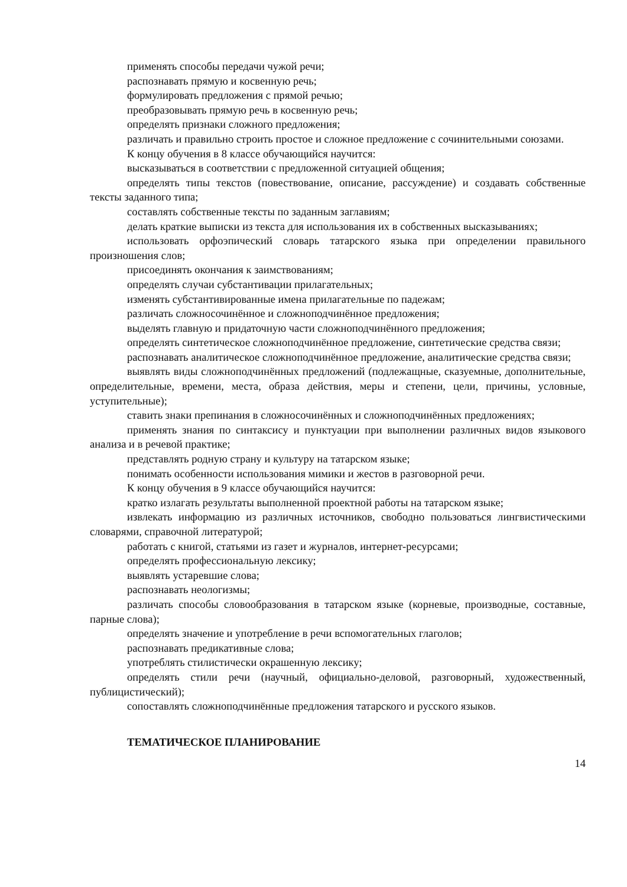применять способы передачи чужой речи;
распознавать прямую и косвенную речь;
формулировать предложения с прямой речью;
преобразовывать прямую речь в косвенную речь;
определять признаки сложного предложения;
различать и правильно строить простое и сложное предложение с сочинительными союзами.
К концу обучения в 8 классе обучающийся научится:
высказываться в соответствии с предложенной ситуацией общения;
определять типы текстов (повествование, описание, рассуждение) и создавать собственные тексты заданного типа;
составлять собственные тексты по заданным заглавиям;
делать краткие выписки из текста для использования их в собственных высказываниях;
использовать орфоэпический словарь татарского языка при определении правильного произношения слов;
присоединять окончания к заимствованиям;
определять случаи субстантивации прилагательных;
изменять субстантивированные имена прилагательные по падежам;
различать сложносочинённое и сложноподчинённое предложения;
выделять главную и придаточную части сложноподчинённого предложения;
определять синтетическое сложноподчинённое предложение, синтетические средства связи;
распознавать аналитическое сложноподчинённое предложение, аналитические средства связи;
выявлять виды сложноподчинённых предложений (подлежащные, сказуемные, дополнительные, определительные, времени, места, образа действия, меры и степени, цели, причины, условные, уступительные);
ставить знаки препинания в сложносочинённых и сложноподчинённых предложениях;
применять знания по синтаксису и пунктуации при выполнении различных видов языкового анализа и в речевой практике;
представлять родную страну и культуру на татарском языке;
понимать особенности использования мимики и жестов в разговорной речи.
К концу обучения в 9 классе обучающийся научится:
кратко излагать результаты выполненной проектной работы на татарском языке;
извлекать информацию из различных источников, свободно пользоваться лингвистическими словарями, справочной литературой;
работать с книгой, статьями из газет и журналов, интернет-ресурсами;
определять профессиональную лексику;
выявлять устаревшие слова;
распознавать неологизмы;
различать способы словообразования в татарском языке (корневые, производные, составные, парные слова);
определять значение и употребление в речи вспомогательных глаголов;
распознавать предикативные слова;
употреблять стилистически окрашенную лексику;
определять стили речи (научный, официально-деловой, разговорный, художественный, публицистический);
сопоставлять сложноподчинённые предложения татарского и русского языков.
ТЕМАТИЧЕСКОЕ ПЛАНИРОВАНИЕ
14